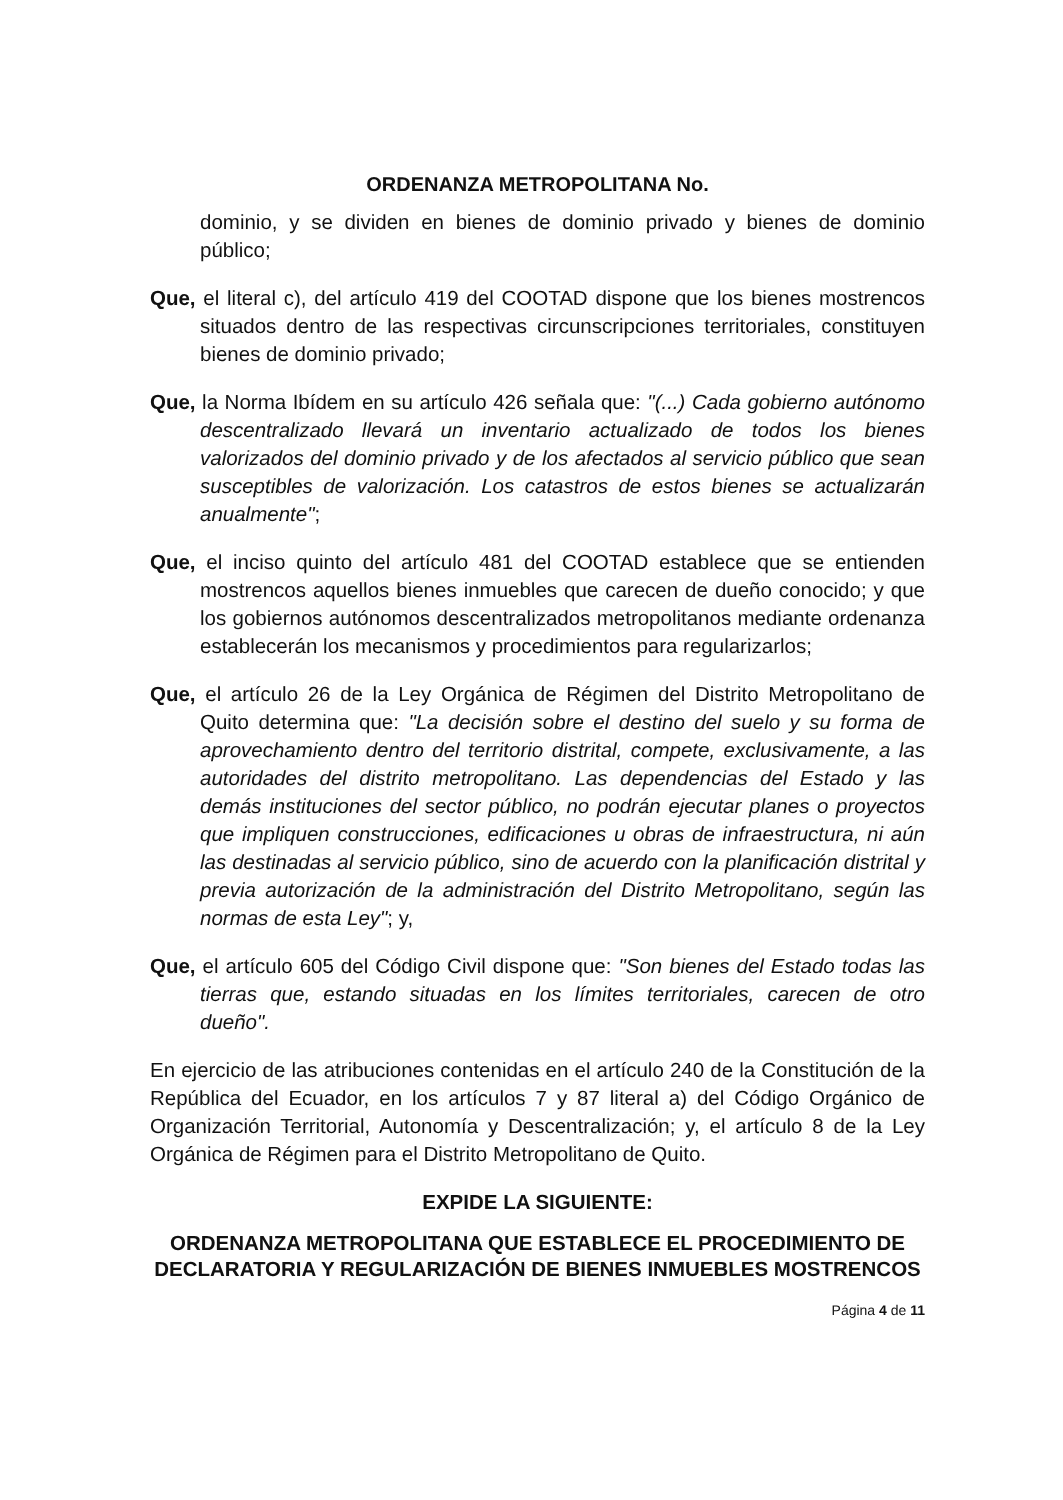ORDENANZA METROPOLITANA No.
dominio, y se dividen en bienes de dominio privado y bienes de dominio público;
Que, el literal c), del artículo 419 del COOTAD dispone que los bienes mostrencos situados dentro de las respectivas circunscripciones territoriales, constituyen bienes de dominio privado;
Que, la Norma Ibídem en su artículo 426 señala que: "(...) Cada gobierno autónomo descentralizado llevará un inventario actualizado de todos los bienes valorizados del dominio privado y de los afectados al servicio público que sean susceptibles de valorización. Los catastros de estos bienes se actualizarán anualmente";
Que, el inciso quinto del artículo 481 del COOTAD establece que se entienden mostrencos aquellos bienes inmuebles que carecen de dueño conocido; y que los gobiernos autónomos descentralizados metropolitanos mediante ordenanza establecerán los mecanismos y procedimientos para regularizarlos;
Que, el artículo 26 de la Ley Orgánica de Régimen del Distrito Metropolitano de Quito determina que: "La decisión sobre el destino del suelo y su forma de aprovechamiento dentro del territorio distrital, compete, exclusivamente, a las autoridades del distrito metropolitano. Las dependencias del Estado y las demás instituciones del sector público, no podrán ejecutar planes o proyectos que impliquen construcciones, edificaciones u obras de infraestructura, ni aún las destinadas al servicio público, sino de acuerdo con la planificación distrital y previa autorización de la administración del Distrito Metropolitano, según las normas de esta Ley"; y,
Que, el artículo 605 del Código Civil dispone que: "Son bienes del Estado todas las tierras que, estando situadas en los límites territoriales, carecen de otro dueño".
En ejercicio de las atribuciones contenidas en el artículo 240 de la Constitución de la República del Ecuador, en los artículos 7 y 87 literal a) del Código Orgánico de Organización Territorial, Autonomía y Descentralización; y, el artículo 8 de la Ley Orgánica de Régimen para el Distrito Metropolitano de Quito.
EXPIDE LA SIGUIENTE:
ORDENANZA METROPOLITANA QUE ESTABLECE EL PROCEDIMIENTO DE DECLARATORIA Y REGULARIZACIÓN DE BIENES INMUEBLES MOSTRENCOS
Página 4 de 11